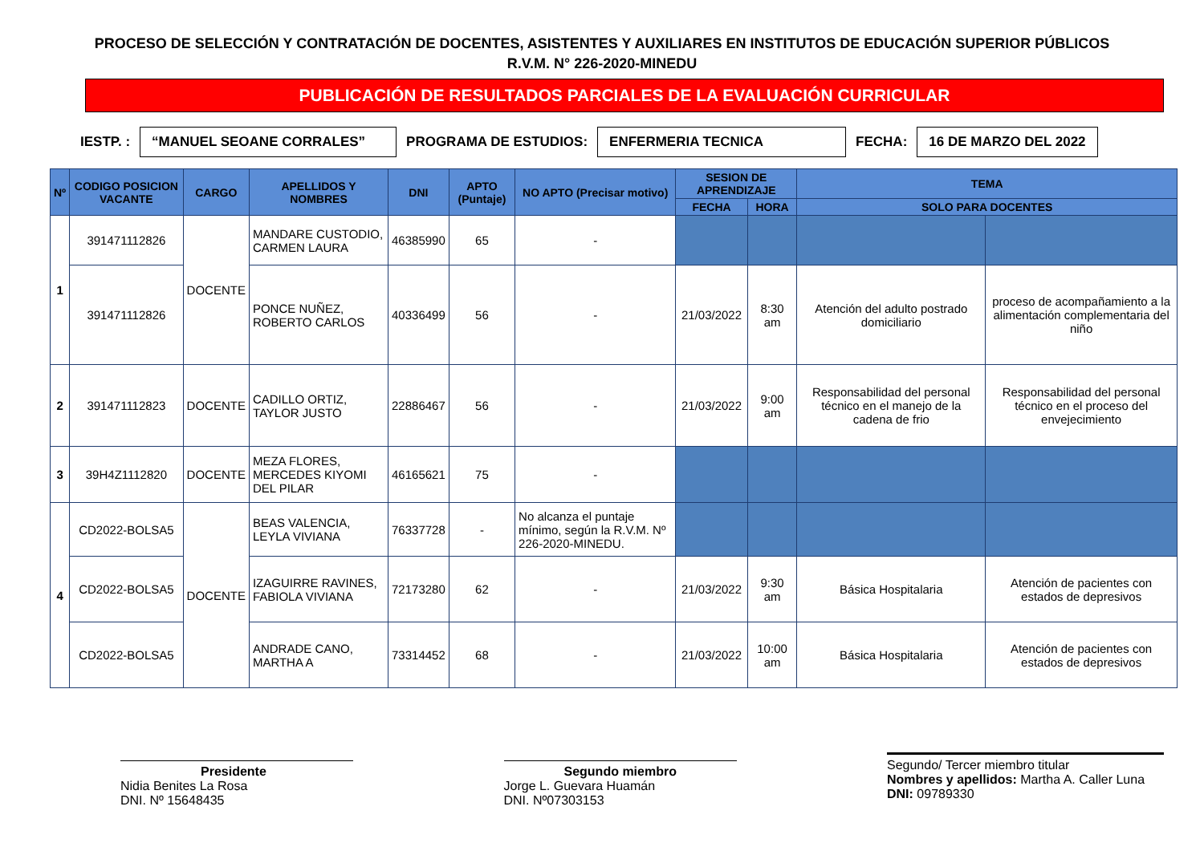PROCESO DE SELECCIÓN Y CONTRATACIÓN DE DOCENTES, ASISTENTES Y AUXILIARES EN INSTITUTOS DE EDUCACIÓN SUPERIOR PÚBLICOS
R.V.M. N° 226-2020-MINEDU
PUBLICACIÓN DE RESULTADOS PARCIALES DE LA EVALUACIÓN CURRICULAR
IESTP. : “MANUEL SEOANE CORRALES” PROGRAMA DE ESTUDIOS: ENFERMERIA TECNICA FECHA: 16 DE MARZO DEL 2022
| Nº | CODIGO POSICION VACANTE | CARGO | APELLIDOS Y NOMBRES | DNI | APTO (Puntaje) | NO APTO (Precisar motivo) | SESION DE APRENDIZAJE | | TEMA | |
| --- | --- | --- | --- | --- | --- | --- | --- | --- | --- | --- |
| | | | | | | | FECHA | HORA | SOLO PARA DOCENTES | |
| 1 | 391471112826 | DOCENTE | MANDARE CUSTODIO, CARMEN LAURA | 46385990 | 65 | - | | | | |
| | 391471112826 | | PONCE NUÑEZ, ROBERTO CARLOS | 40336499 | 56 | - | 21/03/2022 | 8:30 am | Atención del adulto postrado domiciliario | proceso de acompañamiento a la alimentación complementaria del niño |
| 2 | 391471112823 | DOCENTE | CADILLO ORTIZ, TAYLOR JUSTO | 22886467 | 56 | - | 21/03/2022 | 9:00 am | Responsabilidad del personal técnico en el manejo de la cadena de frio | Responsabilidad del personal técnico en el proceso del envejecimiento |
| 3 | 39H4Z1112820 | DOCENTE | MEZA FLORES, MERCEDES KIYOMI DEL PILAR | 46165621 | 75 | - | | | | |
| 4 | CD2022-BOLSA5 | DOCENTE | BEAS VALENCIA, LEYLA VIVIANA | 76337728 | - | No alcanza el puntaje mínimo, según la R.V.M. Nº 226-2020-MINEDU. | | | | |
| | CD2022-BOLSA5 | | IZAGUIRRE RAVINES, FABIOLA VIVIANA | 72173280 | 62 | - | 21/03/2022 | 9:30 am | Básica Hospitalaria | Atención de pacientes con estados de depresivos |
| | CD2022-BOLSA5 | | ANDRADE CANO, MARTHA A | 73314452 | 68 | - | 21/03/2022 | 10:00 am | Básica Hospitalaria | Atención de pacientes con estados de depresivos |
Presidente
Nidia Benites La Rosa
DNI. Nº 15648435
Segundo miembro
Jorge L. Guevara Huamán
DNI. Nº07303153
Segundo/ Tercer miembro titular
Nombres y apellidos: Martha A. Caller Luna
DNI: 09789330